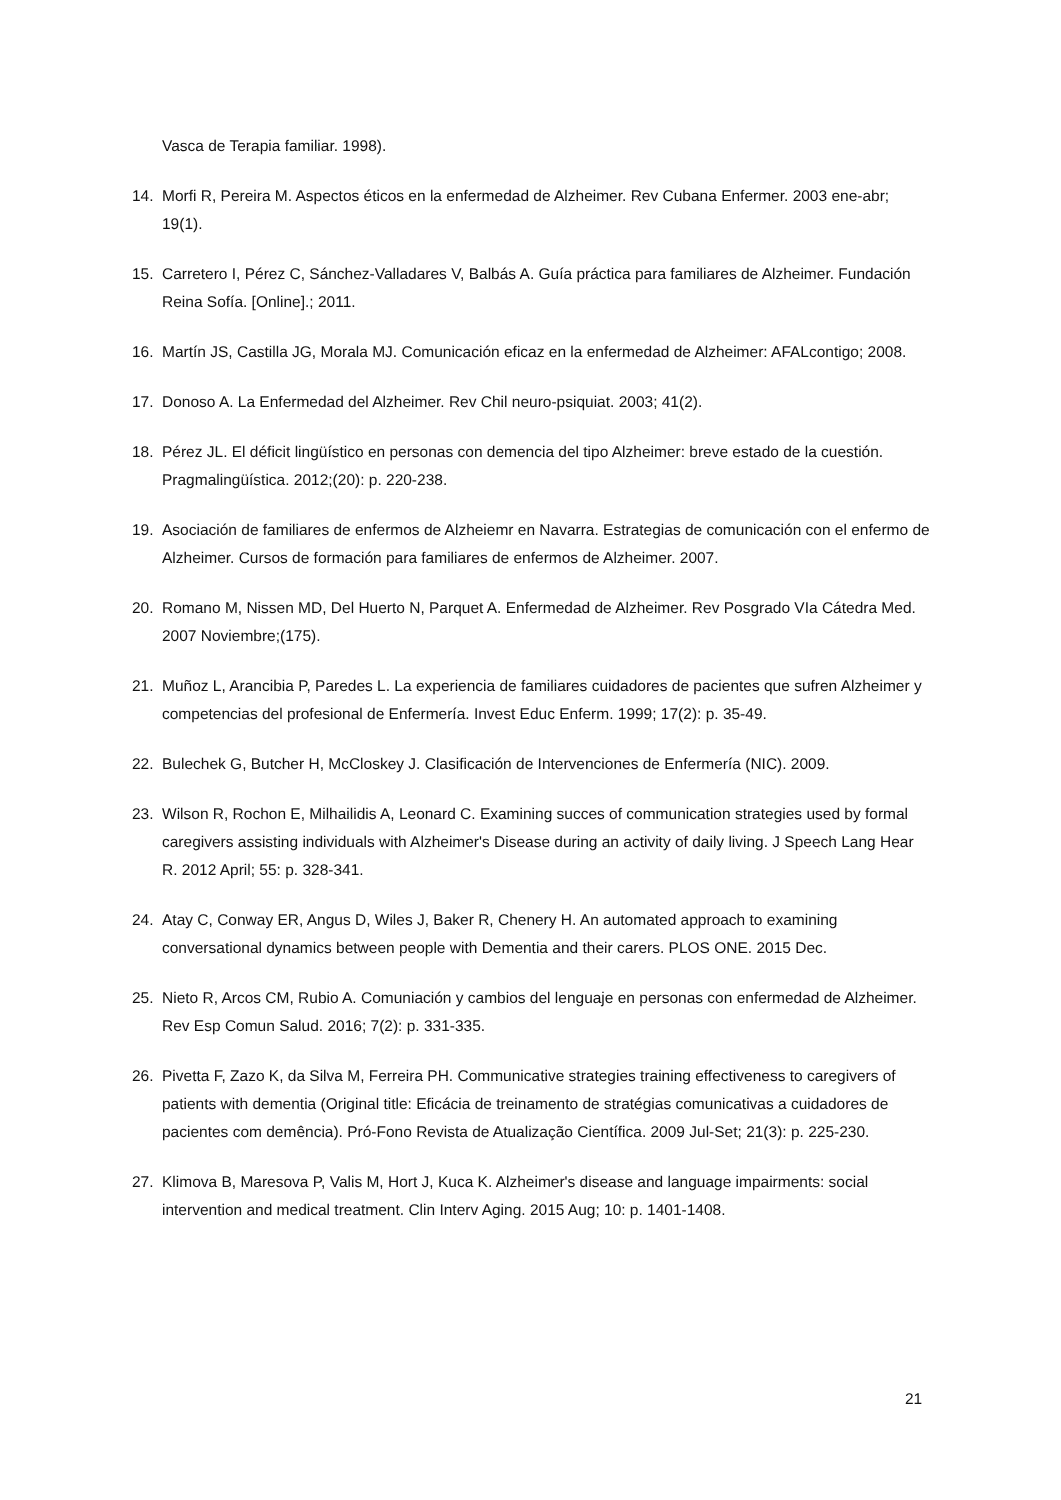Vasca de Terapia familiar. 1998).
14. Morfi R, Pereira M. Aspectos éticos en la enfermedad de Alzheimer. Rev Cubana Enfermer. 2003 ene-abr; 19(1).
15. Carretero I, Pérez C, Sánchez-Valladares V, Balbás A. Guía práctica para familiares de Alzheimer. Fundación Reina Sofía. [Online].; 2011.
16. Martín JS, Castilla JG, Morala MJ. Comunicación eficaz en la enfermedad de Alzheimer: AFALcontigo; 2008.
17. Donoso A. La Enfermedad del Alzheimer. Rev Chil neuro-psiquiat. 2003; 41(2).
18. Pérez JL. El déficit lingüístico en personas con demencia del tipo Alzheimer: breve estado de la cuestión. Pragmalingüística. 2012;(20): p. 220-238.
19. Asociación de familiares de enfermos de Alzheiemr en Navarra. Estrategias de comunicación con el enfermo de Alzheimer. Cursos de formación para familiares de enfermos de Alzheimer. 2007.
20. Romano M, Nissen MD, Del Huerto N, Parquet A. Enfermedad de Alzheimer. Rev Posgrado VIa Cátedra Med. 2007 Noviembre;(175).
21. Muñoz L, Arancibia P, Paredes L. La experiencia de familiares cuidadores de pacientes que sufren Alzheimer y competencias del profesional de Enfermería. Invest Educ Enferm. 1999; 17(2): p. 35-49.
22. Bulechek G, Butcher H, McCloskey J. Clasificación de Intervenciones de Enfermería (NIC). 2009.
23. Wilson R, Rochon E, Milhailidis A, Leonard C. Examining succes of communication strategies used by formal caregivers assisting individuals with Alzheimer's Disease during an activity of daily living. J Speech Lang Hear R. 2012 April; 55: p. 328-341.
24. Atay C, Conway ER, Angus D, Wiles J, Baker R, Chenery H. An automated approach to examining conversational dynamics between people with Dementia and their carers. PLOS ONE. 2015 Dec.
25. Nieto R, Arcos CM, Rubio A. Comuniación y cambios del lenguaje en personas con enfermedad de Alzheimer. Rev Esp Comun Salud. 2016; 7(2): p. 331-335.
26. Pivetta F, Zazo K, da Silva M, Ferreira PH. Communicative strategies training effectiveness to caregivers of patients with dementia (Original title: Eficácia de treinamento de stratégias comunicativas a cuidadores de pacientes com demência). Pró-Fono Revista de Atualização Científica. 2009 Jul-Set; 21(3): p. 225-230.
27. Klimova B, Maresova P, Valis M, Hort J, Kuca K. Alzheimer's disease and language impairments: social intervention and medical treatment. Clin Interv Aging. 2015 Aug; 10: p. 1401-1408.
21